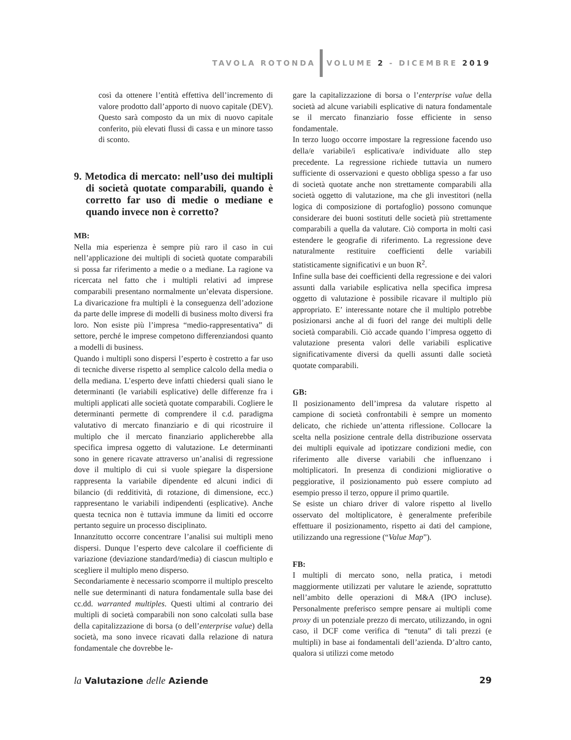TAVOLA ROTONDA VOLUME 2 - DICEMBRE 2019
così da ottenere l’entità effettiva dell’incremento di valore prodotto dall’apporto di nuovo capitale (DEV). Questo sarà composto da un mix di nuovo capitale conferito, più elevati flussi di cassa e un minore tasso di sconto.
9. Metodica di mercato: nell’uso dei multipli di società quotate comparabili, quando è corretto far uso di medie o mediane e quando invece non è corretto?
MB:
Nella mia esperienza è sempre più raro il caso in cui nell’applicazione dei multipli di società quotate comparabili si possa far riferimento a medie o a mediane. La ragione va ricercata nel fatto che i multipli relativi ad imprese comparabili presentano normalmente un’elevata dispersione. La divaricazione fra multipli è la conseguenza dell’adozione da parte delle imprese di modelli di business molto diversi fra loro. Non esiste più l’impresa “medio-rappresentativa” di settore, perché le imprese competono differenziandosi quanto a modelli di business.
Quando i multipli sono dispersi l’esperto è costretto a far uso di tecniche diverse rispetto al semplice calcolo della media o della mediana. L’esperto deve infatti chiedersi quali siano le determinanti (le variabili esplicative) delle differenze fra i multipli applicati alle società quotate comparabili. Cogliere le determinanti permette di comprendere il c.d. paradigma valutativo di mercato finanziario e di qui ricostruire il multiplo che il mercato finanziario applicherebbe alla specifica impresa oggetto di valutazione. Le determinanti sono in genere ricavate attraverso un’analisi di regressione dove il multiplo di cui si vuole spiegare la dispersione rappresenta la variabile dipendente ed alcuni indici di bilancio (di redditività, di rotazione, di dimensione, ecc.) rappresentano le variabili indipendenti (esplicative). Anche questa tecnica non è tuttavia immune da limiti ed occorre pertanto seguire un processo disciplinato.
Innanzitutto occorre concentrare l’analisi sui multipli meno dispersi. Dunque l’esperto deve calcolare il coefficiente di variazione (deviazione standard/media) di ciascun multiplo e scegliere il multiplo meno disperso.
Secondariamente è necessario scomporre il multiplo prescelto nelle sue determinanti di natura fondamentale sulla base dei cc.dd. warranted multiples. Questi ultimi al contrario dei multipli di società comparabili non sono calcolati sulla base della capitalizzazione di borsa (o dell’enterprise value) della società, ma sono invece ricavati dalla relazione di natura fondamentale che dovrebbe le-
gare la capitalizzazione di borsa o l’enterprise value della società ad alcune variabili esplicative di natura fondamentale se il mercato finanziario fosse efficiente in senso fondamentale.
In terzo luogo occorre impostare la regressione facendo uso della/e variabile/i esplicativa/e individuate allo step precedente. La regressione richiede tuttavia un numero sufficiente di osservazioni e questo obbliga spesso a far uso di società quotate anche non strettamente comparabili alla società oggetto di valutazione, ma che gli investitori (nella logica di composizione di portafoglio) possono comunque considerare dei buoni sostituti delle società più strettamente comparabili a quella da valutare. Ciò comporta in molti casi estendere le geografie di riferimento. La regressione deve naturalmente restituire coefficienti delle variabili statisticamente significativi e un buon R<sup>2</sup>.
Infine sulla base dei coefficienti della regressione e dei valori assunti dalla variabile esplicativa nella specifica impresa oggetto di valutazione è possibile ricavare il multiplo più appropriato. E’ interessante notare che il multiplo potrebbe posizionarsi anche al di fuori del range dei multipli delle società comparabili. Ciò accade quando l’impresa oggetto di valutazione presenta valori delle variabili esplicative significativamente diversi da quelli assunti dalle società quotate comparabili.
GB:
Il posizionamento dell’impresa da valutare rispetto al campione di società confrontabili è sempre un momento delicato, che richiede un’attenta riflessione. Collocare la scelta nella posizione centrale della distribuzione osservata dei multipli equivale ad ipotizzare condizioni medie, con riferimento alle diverse variabili che influenzano i moltiplicatori. In presenza di condizioni migliorative o peggiorative, il posizionamento può essere compiuto ad esempio presso il terzo, oppure il primo quartile.
Se esiste un chiaro driver di valore rispetto al livello osservato del moltiplicatore, è generalmente preferibile effettuare il posizionamento, rispetto ai dati del campione, utilizzando una regressione (“Value Map”).
FB:
I multipli di mercato sono, nella pratica, i metodi maggiormente utilizzati per valutare le aziende, soprattutto nell’ambito delle operazioni di M&A (IPO incluse). Personalmente preferisco sempre pensare ai multipli come proxy di un potenziale prezzo di mercato, utilizzando, in ogni caso, il DCF come verifica di “tenuta” di tali prezzi (e multipli) in base ai fondamentali dell’azienda. D’altro canto, qualora si utilizzi come metodo
la Valutazione delle Aziende 29